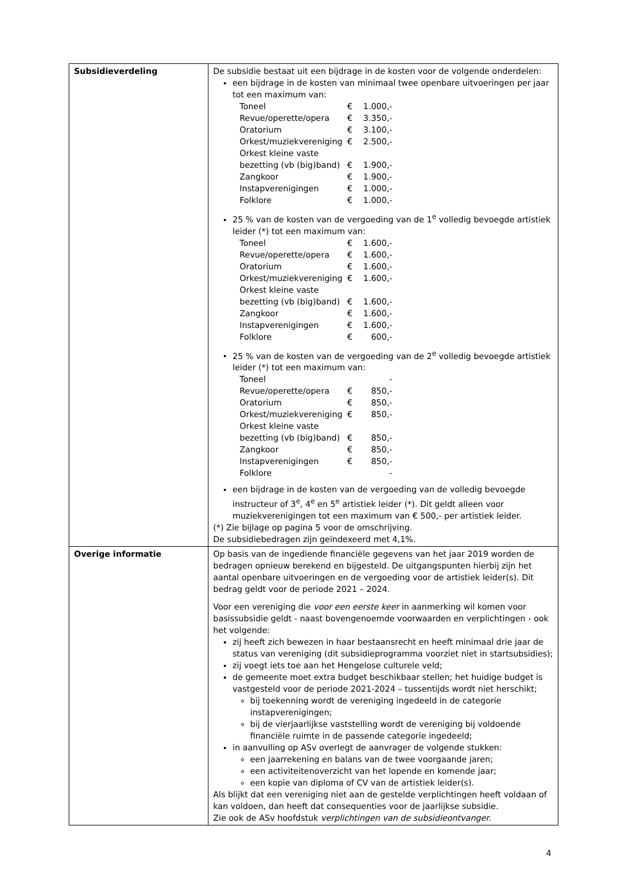| Subsidieverdeling | De subsidie bestaat uit een bijdrage in de kosten voor de volgende onderdelen: een bijdrage in de kosten van minimaal twee openbare uitvoeringen per jaar tot een maximum van: / Toneel / € / 1.000,- / / Revue/operette/opera / € / 3.350,- / / Oratorium / € / 3.100,- / / Orkest/muziekvereniging / € / 2.500,- / / Orkest kleine vaste bezetting (vb (big)band) / € / 1.900,- / / Zangkoor / € / 1.900,- / / Instapverenigingen / € / 1.000,- / / Folklore / € / 1.000,- / 25 % van de kosten van de vergoeding van de 1<sup>e</sup> volledig bevoegde artistiek leider (*) tot een maximum van: / Toneel / € / 1.600,- / / Revue/operette/opera / € / 1.600,- / / Oratorium / € / 1.600,- / / Orkest/muziekvereniging / € / 1.600,- / / Orkest kleine vaste bezetting (vb (big)band) / € / 1.600,- / / Zangkoor / € / 1.600,- / / Instapverenigingen / € / 1.600,- / / Folklore / € / 600,- / 25 % van de kosten van de vergoeding van de 2<sup>e</sup> volledig bevoegde artistiek leider (*) tot een maximum van: / Toneel / / - / / Revue/operette/opera / € / 850,- / / Oratorium / € / 850,- / / Orkest/muziekvereniging / € / 850,- / / Orkest kleine vaste bezetting (vb (big)band) / € / 850,- / / Zangkoor / € / 850,- / / Instapverenigingen / € / 850,- / / Folklore / / - / een bijdrage in de kosten van de vergoeding van de volledig bevoegde instructeur of 3<sup>e</sup>, 4<sup>e</sup> en 5<sup>e</sup> artistiek leider (*). Dit geldt alleen voor muziekverenigingen tot een maximum van € 500,- per artistiek leider. (*) Zie bijlage op pagina 5 voor de omschrijving. De subsidiebedragen zijn geïndexeerd met 4,1%. |
| Overige informatie | Op basis van de ingediende financiële gegevens van het jaar 2019 worden de bedragen opnieuw berekend en bijgesteld. De uitgangspunten hierbij zijn het aantal openbare uitvoeringen en de vergoeding voor de artistiek leider(s). Dit bedrag geldt voor de periode 2021 – 2024. Voor een vereniging die voor een eerste keer in aanmerking wil komen voor basissubsidie geldt - naast bovengenoemde voorwaarden en verplichtingen - ook het volgende: zij heeft zich bewezen in haar bestaansrecht en heeft minimaal drie jaar de status van vereniging (dit subsidieprogramma voorziet niet in startsubsidies); zij voegt iets toe aan het Hengelose culturele veld; de gemeente moet extra budget beschikbaar stellen; het huidige budget is vastgesteld voor de periode 2021-2024 – tussentijds wordt niet herschikt; bij toekenning wordt de vereniging ingedeeld in de categorie instapverenigingen; bij de vierjaarlijkse vaststelling wordt de vereniging bij voldoende financiële ruimte in de passende categorie ingedeeld; in aanvulling op ASv overlegt de aanvrager de volgende stukken: een jaarrekening en balans van de twee voorgaande jaren; een activiteitenoverzicht van het lopende en komende jaar; een kopie van diploma of CV van de artistiek leider(s). Als blijkt dat een vereniging niet aan de gestelde verplichtingen heeft voldaan of kan voldoen, dan heeft dat consequenties voor de jaarlijkse subsidie. Zie ook de ASv hoofdstuk verplichtingen van de subsidieontvanger. |
4